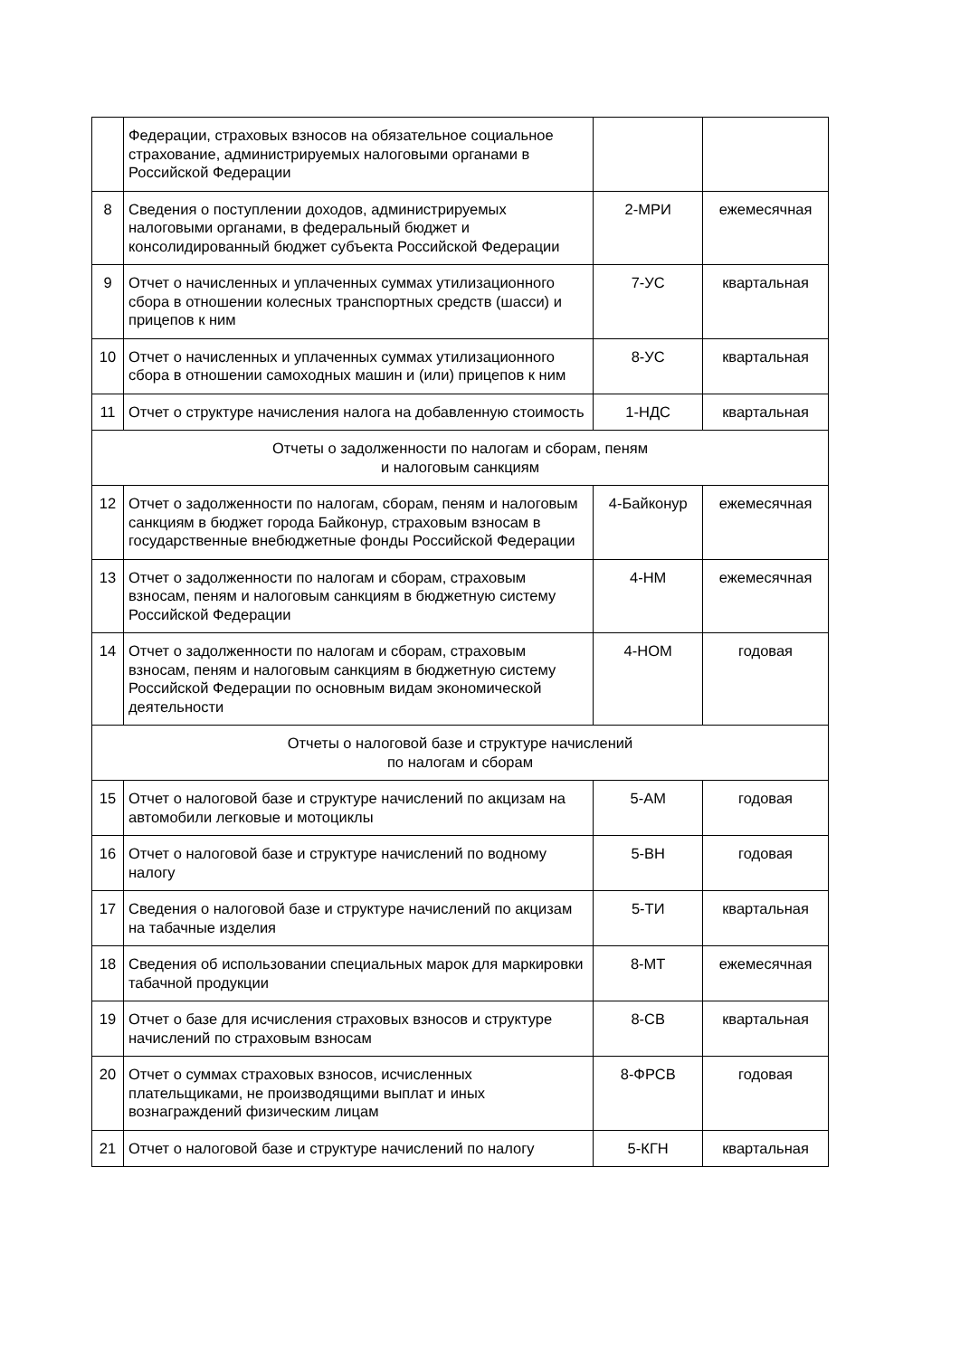| | Федерации, страховых взносов на обязательное социальное страхование, администрируемых налоговыми органами в Российской Федерации | | |
| 8 | Сведения о поступлении доходов, администрируемых налоговыми органами, в федеральный бюджет и консолидированный бюджет субъекта Российской Федерации | 2-МРИ | ежемесячная |
| 9 | Отчет о начисленных и уплаченных суммах утилизационного сбора в отношении колесных транспортных средств (шасси) и прицепов к ним | 7-УС | квартальная |
| 10 | Отчет о начисленных и уплаченных суммах утилизационного сбора в отношении самоходных машин и (или) прицепов к ним | 8-УС | квартальная |
| 11 | Отчет о структуре начисления налога на добавленную стоимость | 1-НДС | квартальная |
| Отчеты о задолженности по налогам и сборам, пеням и налоговым санкциям | | | |
| 12 | Отчет о задолженности по налогам, сборам, пеням и налоговым санкциям в бюджет города Байконур, страховым взносам в государственные внебюджетные фонды Российской Федерации | 4-Байконур | ежемесячная |
| 13 | Отчет о задолженности по налогам и сборам, страховым взносам, пеням и налоговым санкциям в бюджетную систему Российской Федерации | 4-НМ | ежемесячная |
| 14 | Отчет о задолженности по налогам и сборам, страховым взносам, пеням и налоговым санкциям в бюджетную систему Российской Федерации по основным видам экономической деятельности | 4-НОМ | годовая |
| Отчеты о налоговой базе и структуре начислений по налогам и сборам | | | |
| 15 | Отчет о налоговой базе и структуре начислений по акцизам на автомобили легковые и мотоциклы | 5-АМ | годовая |
| 16 | Отчет о налоговой базе и структуре начислений по водному налогу | 5-ВН | годовая |
| 17 | Сведения о налоговой базе и структуре начислений по акцизам на табачные изделия | 5-ТИ | квартальная |
| 18 | Сведения об использовании специальных марок для маркировки табачной продукции | 8-МТ | ежемесячная |
| 19 | Отчет о базе для исчисления страховых взносов и структуре начислений по страховым взносам | 8-СВ | квартальная |
| 20 | Отчет о суммах страховых взносов, исчисленных плательщиками, не производящими выплат и иных вознаграждений физическим лицам | 8-ФРСВ | годовая |
| 21 | Отчет о налоговой базе и структуре начислений по налогу | 5-КГН | квартальная |